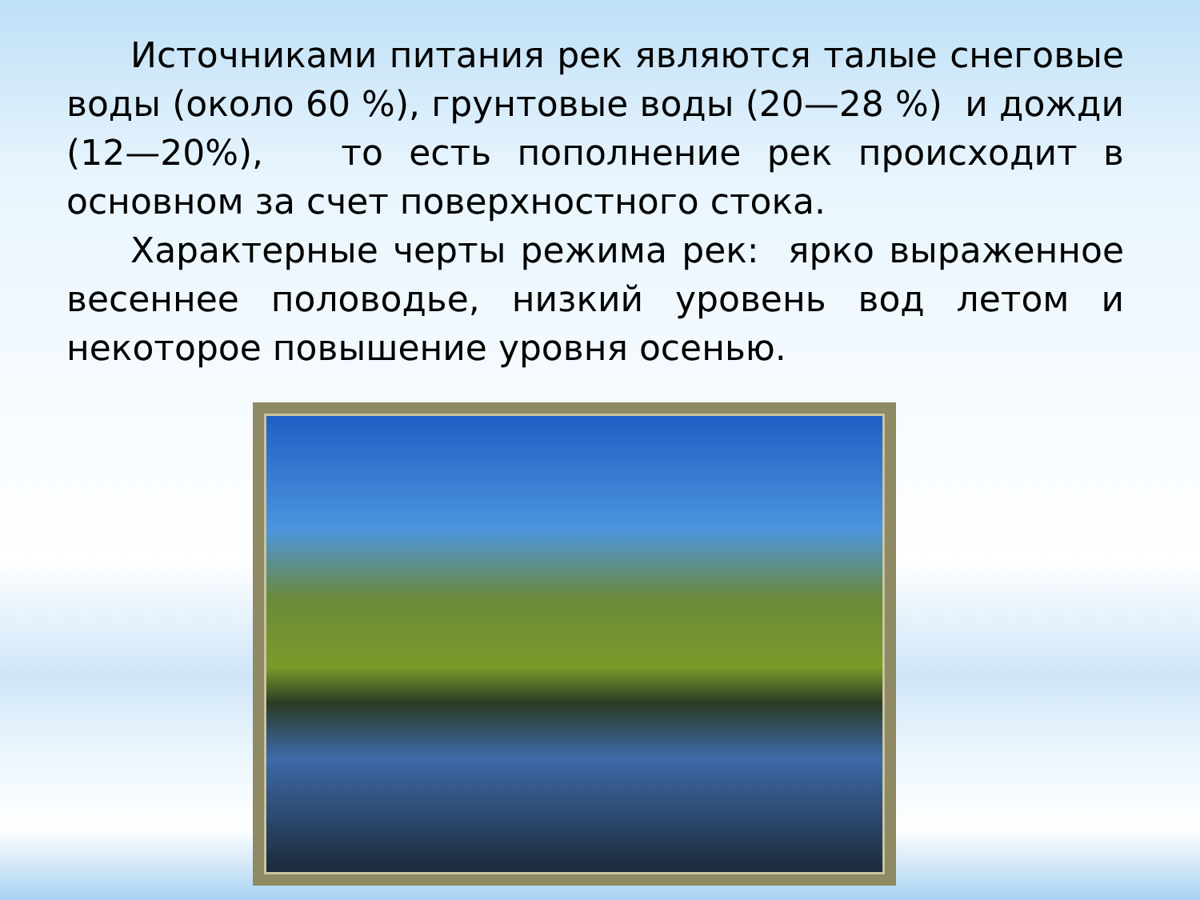Источниками питания рек являются талые снеговые воды (около 60 %), грунтовые воды (20—28 %) и дожди (12—20%), то есть пополнение рек происходит в основном за счет поверхностного стока.
Характерные черты режима рек: ярко выраженное весеннее половодье, низкий уровень вод летом и некоторое повышение уровня осенью.